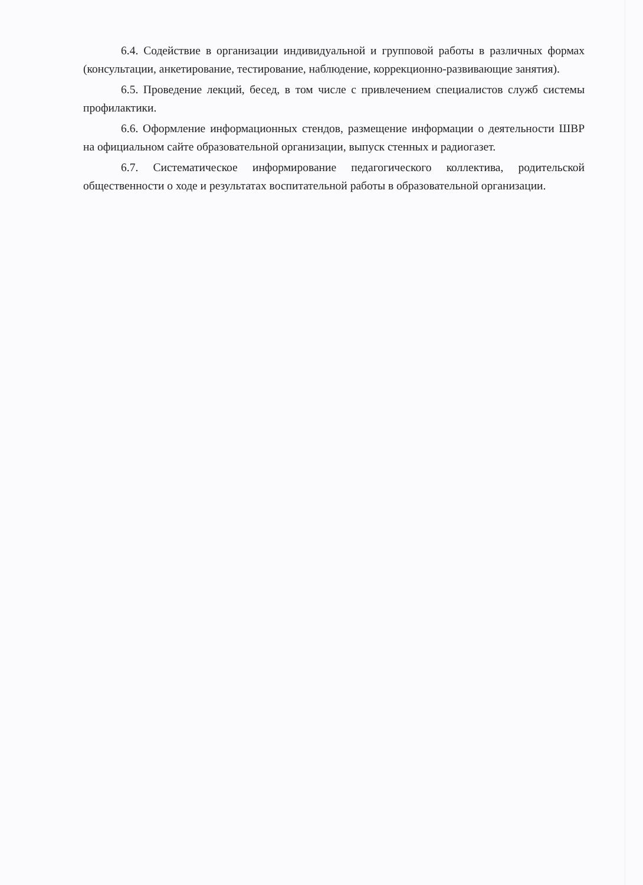6.4. Содействие в организации индивидуальной и групповой работы в различных формах (консультации, анкетирование, тестирование, наблюдение, коррекционно-развивающие занятия).
6.5. Проведение лекций, бесед, в том числе с привлечением специалистов служб системы профилактики.
6.6. Оформление информационных стендов, размещение информации о деятельности ШВР на официальном сайте образовательной организации, выпуск стенных и радиогазет.
6.7. Систематическое информирование педагогического коллектива, родительской общественности о ходе и результатах воспитательной работы в образовательной организации.